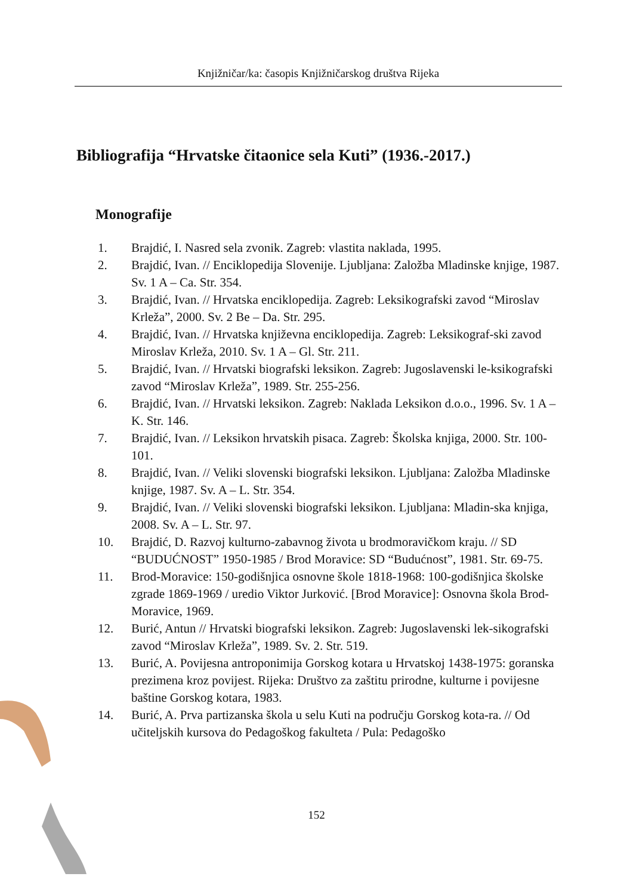Knjižničar/ka: časopis Knjižničarskog društva Rijeka
Bibliografija “Hrvatske čitaonice sela Kuti” (1936.-2017.)
Monografije
1. Brajdić, I. Nasred sela zvonik. Zagreb: vlastita naklada, 1995.
2. Brajdić, Ivan. // Enciklopedija Slovenije. Ljubljana: Založba Mladinske knjige, 1987. Sv. 1 A – Ca. Str. 354.
3. Brajdić, Ivan. // Hrvatska enciklopedija. Zagreb: Leksikografski zavod “Miroslav Krleža”, 2000. Sv. 2 Be – Da. Str. 295.
4. Brajdić, Ivan. // Hrvatska književna enciklopedija. Zagreb: Leksikograf-ski zavod Miroslav Krleža, 2010. Sv. 1 A – Gl. Str. 211.
5. Brajdić, Ivan. // Hrvatski biografski leksikon. Zagreb: Jugoslavenski le-ksikografski zavod “Miroslav Krleža”, 1989. Str. 255-256.
6. Brajdić, Ivan. // Hrvatski leksikon. Zagreb: Naklada Leksikon d.o.o., 1996. Sv. 1 A – K. Str. 146.
7. Brajdić, Ivan. // Leksikon hrvatskih pisaca. Zagreb: Školska knjiga, 2000. Str. 100-101.
8. Brajdić, Ivan. // Veliki slovenski biografski leksikon. Ljubljana: Založba Mladinske knjige, 1987. Sv. A – L. Str. 354.
9. Brajdić, Ivan. // Veliki slovenski biografski leksikon. Ljubljana: Mladin-ska knjiga, 2008. Sv. A – L. Str. 97.
10. Brajdić, D. Razvoj kulturno-zabavnog života u brodmoravičkom kraju. // SD “BUDUĆNOST” 1950-1985 / Brod Moravice: SD “Budućnost”, 1981. Str. 69-75.
11. Brod-Moravice: 150-godišnjica osnovne škole 1818-1968: 100-godišnjica školske zgrade 1869-1969 / uredio Viktor Jurković. [Brod Moravice]: Osnovna škola Brod-Moravice, 1969.
12. Burić, Antun // Hrvatski biografski leksikon. Zagreb: Jugoslavenski lek-sikografski zavod “Miroslav Krleža”, 1989. Sv. 2. Str. 519.
13. Burić, A. Povijesna antroponimija Gorskog kotara u Hrvatskoj 1438-1975: goranska prezimena kroz povijest. Rijeka: Društvo za zaštitu prirodne, kulturne i povijesne baštine Gorskog kotara, 1983.
14. Burić, A. Prva partizanska škola u selu Kuti na području Gorskog kota-ra. // Od učiteljskih kursova do Pedagoškog fakulteta / Pula: Pedagoško
152